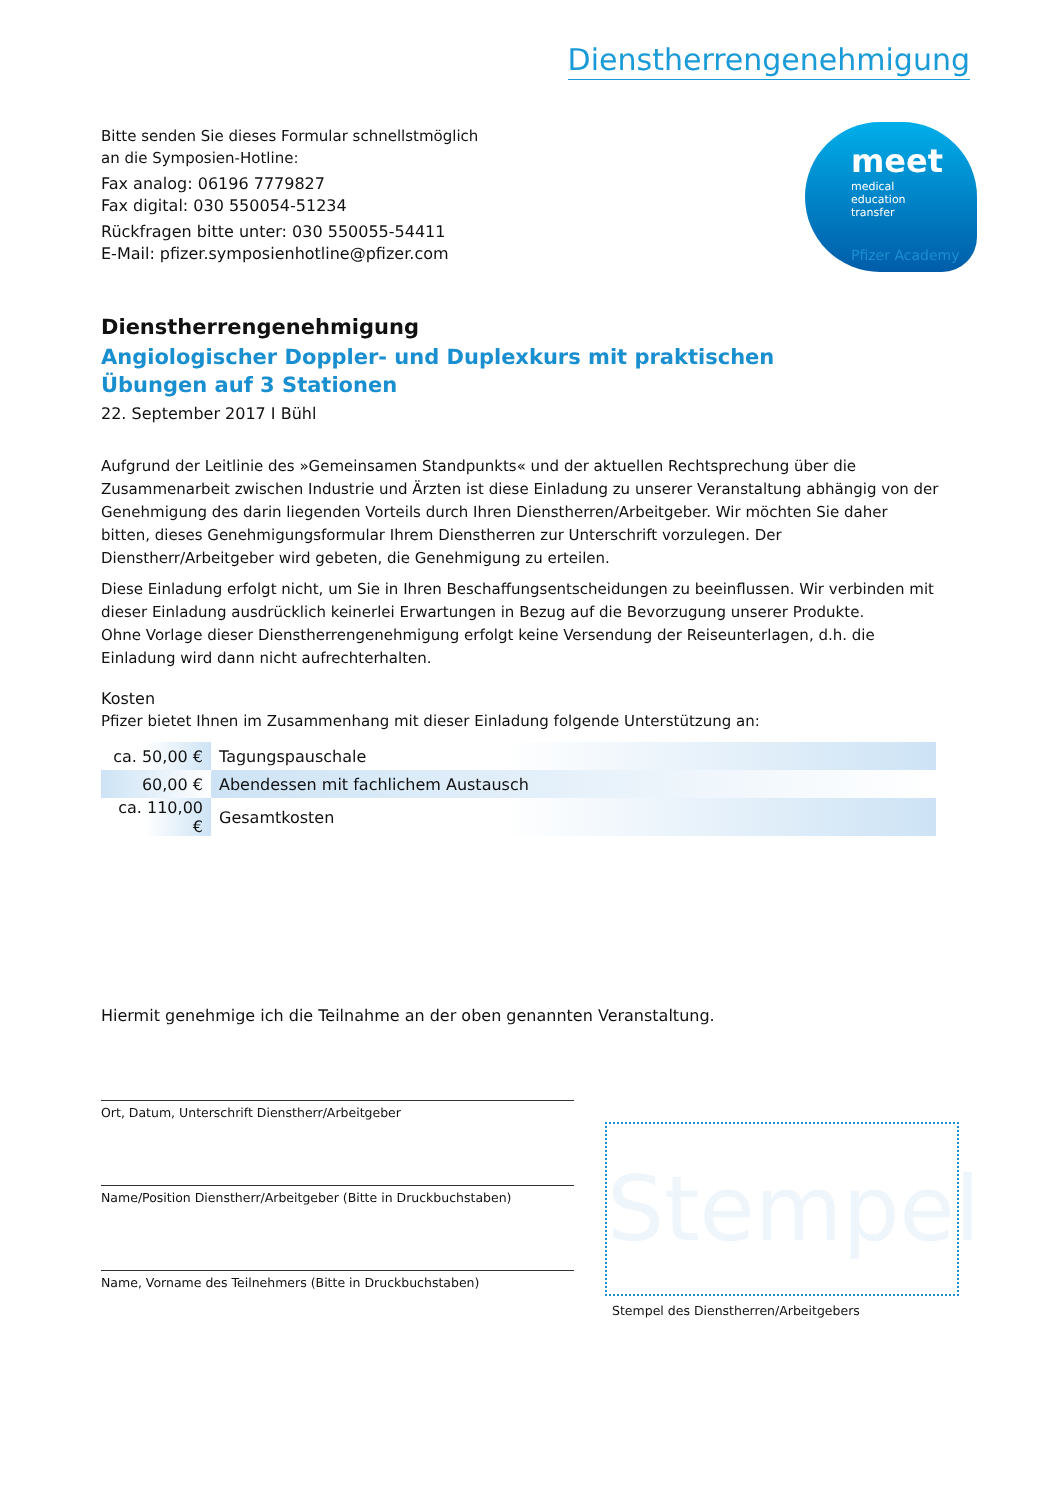Dienstherrengenehmigung
meet
medical
education
transfer
Pfizer Academy
Bitte senden Sie dieses Formular schnellstmöglich
an die Symposien-Hotline:
Fax analog: 06196 7779827
Fax digital: 030 550054-51234
Rückfragen bitte unter: 030 550055-54411
E-Mail: pfizer.symposienhotline@pfizer.com
Dienstherrengenehmigung
Angiologischer Doppler- und Duplexkurs mit praktischen
Übungen auf 3 Stationen
22. September 2017 I Bühl
Aufgrund der Leitlinie des »Gemeinsamen Standpunkts« und der aktuellen Rechtsprechung über die Zusammenarbeit zwischen Industrie und Ärzten ist diese Einladung zu unserer Veranstaltung abhängig von der Genehmigung des darin liegenden Vorteils durch Ihren Dienstherren/Arbeitgeber. Wir möchten Sie daher bitten, dieses Genehmigungsformular Ihrem Dienstherren zur Unterschrift vorzulegen. Der Dienstherr/Arbeitgeber wird gebeten, die Genehmigung zu erteilen.
Diese Einladung erfolgt nicht, um Sie in Ihren Beschaffungsentscheidungen zu beeinflussen. Wir verbinden mit dieser Einladung ausdrücklich keinerlei Erwartungen in Bezug auf die Bevorzugung unserer Produkte.
Ohne Vorlage dieser Dienstherrengenehmigung erfolgt keine Versendung der Reiseunterlagen, d.h. die Einladung wird dann nicht aufrechterhalten.
Kosten
Pfizer bietet Ihnen im Zusammenhang mit dieser Einladung folgende Unterstützung an:
| ca. 50,00 € | Tagungspauschale |
| 60,00 € | Abendessen mit fachlichem Austausch |
| ca. 110,00 € | Gesamtkosten |
Hiermit genehmige ich die Teilnahme an der oben genannten Veranstaltung.
Ort, Datum, Unterschrift Dienstherr/Arbeitgeber
Name/Position Dienstherr/Arbeitgeber (Bitte in Druckbuchstaben)
Name, Vorname des Teilnehmers (Bitte in Druckbuchstaben)
Stempel
Stempel des Dienstherren/Arbeitgebers